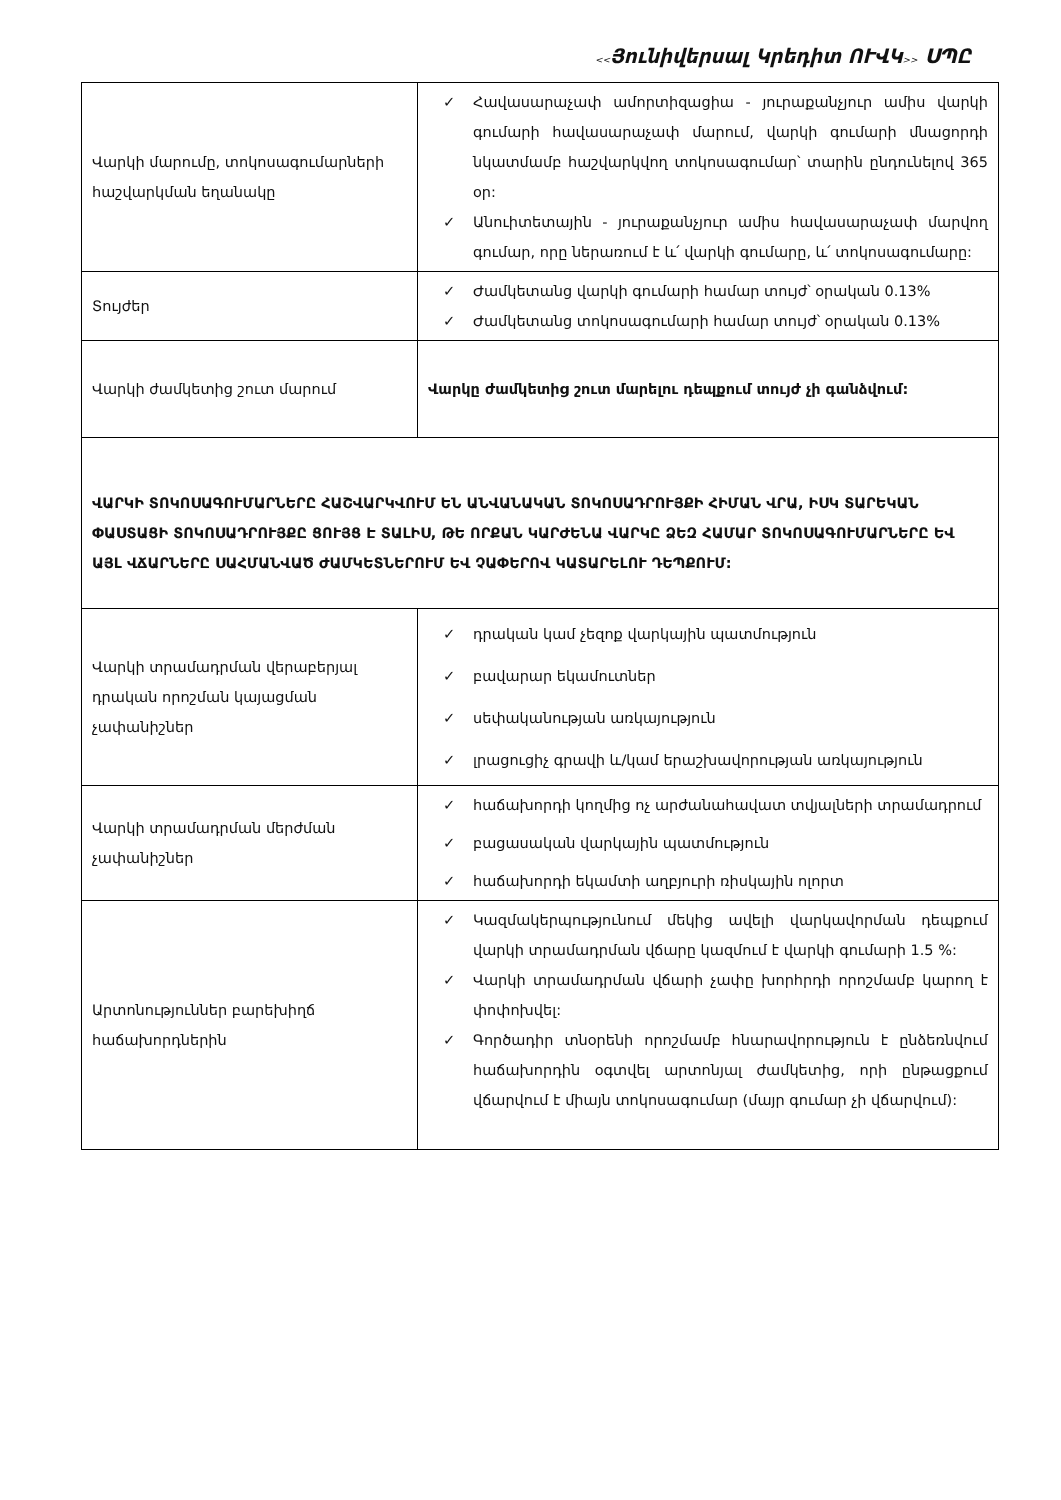<<Յունիվերսալ Կրեդիտ ՈՒՎԿ>> ՍՊԸ
| Վարկի մարումը, տոկոսագումարների հաշվարկման եղանակը | Հավասարաչափ ամորտիզացիա - յուրաքանչյուր ամիս վարկի գումարի հավասարաչափ մարում, վարկի գումարի մնացորդի նկատմամբ հաշվարկվող տոկոսագումար՝ տարին ընդունելով 365 օր: Անուիտետային - յուրաքանչյուր ամիս հավասարաչափ մարվող գումար, որը ներառում է և՛ վարկի գումարը, և՛ տոկոսագումարը: |
| Տույժեր | Ժամկետանց վարկի գումարի համար տույժ՝ օրական 0.13% Ժամկետանց տոկոսագումարի համար տույժ՝ օրական 0.13% |
| Վարկի ժամկետից շուտ մարում | Վարկը ժամկետից շուտ մարելու դեպքում տույժ չի գանձվում: |
| ՎԱՐԿԻ ՏՈԿՈՍԱԳՈՒՄԱՐՆԵՐԸ ՀԱՇՎԱՐԿՎՈՒՄ ԵՆ ԱՆՎԱՆԱԿԱՆ ՏՈԿՈՍԱԴՐՈՒՅՔԻ ՀԻՄԱՆ ՎՐԱ, ԻՍԿ ՏԱՐԵԿԱՆ ՓԱՍՏԱՑԻ ՏՈԿՈՍԱԴՐՈՒՅՔԸ ՑՈՒՅՑ Է ՏԱԼԻՍ, ԹԵ ՈՐՔԱՆ ԿԱՐԺԵՆԱ ՎԱՐԿԸ ՁԵԶ ՀԱՄԱՐ ՏՈԿՈՍԱԳՈՒՄԱՐՆԵՐԸ ԵՎ ԱՅԼ ՎՃԱՐՆԵՐԸ ՍԱՀՄԱՆՎԱԾ ԺԱՄԿԵՏՆԵՐՈՒՄ ԵՎ ՉԱՓԵՐՈՎ ԿԱՏԱՐԵԼՈՒ ԴԵՊՔՈՒՄ: | |
| Վարկի տրամադրման վերաբերյալ դրական որոշման կայացման չափանիշներ | դրական կամ չեզոք վարկային պատմություն բավարար եկամուտներ սեփականության առկայություն լրացուցիչ գրավի և/կամ երաշխավորության առկայություն |
| Վարկի տրամադրման մերժման չափանիշներ | հաճախորդի կողմից ոչ արժանահավատ տվյալների տրամադրում բացասական վարկային պատմություն հաճախորդի եկամտի աղբյուրի ռիսկային ոլորտ |
| Արտոնություններ բարեխիղճ հաճախորդներին | Կազմակերպությունում մեկից ավելի վարկավորման դեպքում վարկի տրամադրման վճարը կազմում է վարկի գումարի 1.5 %: Վարկի տրամադրման վճարի չափը խորհրդի որոշմամբ կարող է փոփոխվել: Գործադիր տնօրենի որոշմամբ հնարավորություն է ընձեռնվում հաճախորդին օգտվել արտոնյալ ժամկետից, որի ընթացքում վճարվում է միայն տոկոսագումար (մայր գումար չի վճարվում): |